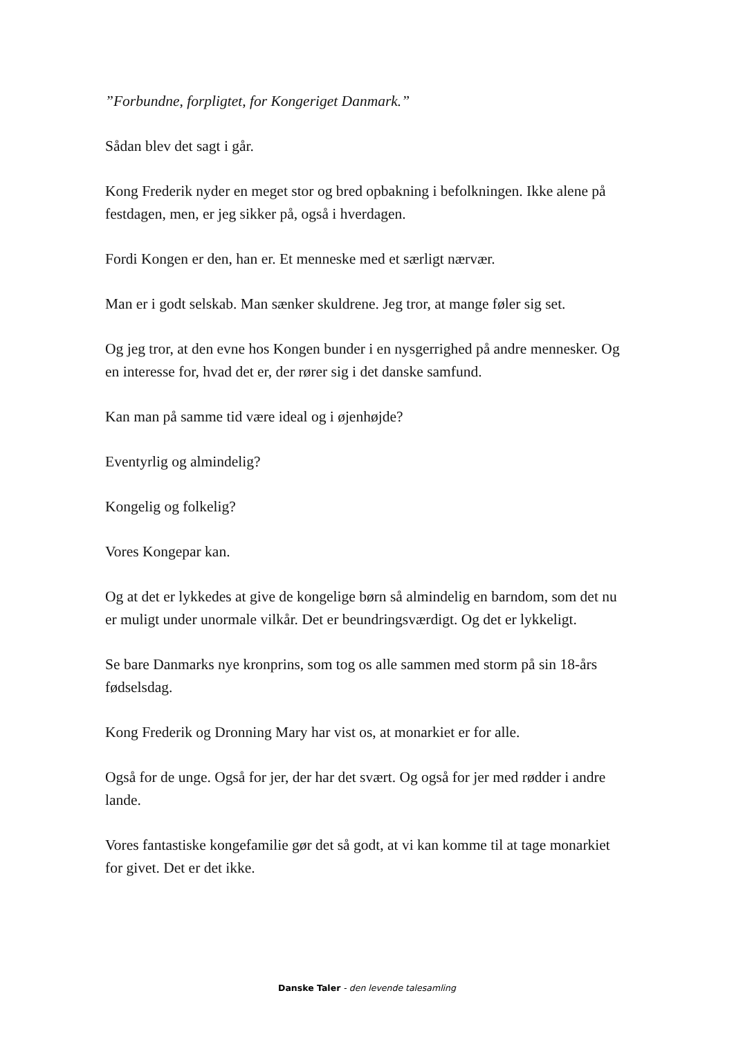”Forbundne, forpligtet, for Kongeriget Danmark.”
Sådan blev det sagt i går.
Kong Frederik nyder en meget stor og bred opbakning i befolkningen. Ikke alene på festdagen, men, er jeg sikker på, også i hverdagen.
Fordi Kongen er den, han er. Et menneske med et særligt nærvær.
Man er i godt selskab. Man sænker skuldrene. Jeg tror, at mange føler sig set.
Og jeg tror, at den evne hos Kongen bunder i en nysgerrighed på andre mennesker. Og en interesse for, hvad det er, der rører sig i det danske samfund.
Kan man på samme tid være ideal og i øjenhøjde?
Eventyrlig og almindelig?
Kongelig og folkelig?
Vores Kongepar kan.
Og at det er lykkedes at give de kongelige børn så almindelig en barndom, som det nu er muligt under unormale vilkår. Det er beundringsværdigt. Og det er lykkeligt.
Se bare Danmarks nye kronprins, som tog os alle sammen med storm på sin 18-års fødselsdag.
Kong Frederik og Dronning Mary har vist os, at monarkiet er for alle.
Også for de unge. Også for jer, der har det svært. Og også for jer med rødder i andre lande.
Vores fantastiske kongefamilie gør det så godt, at vi kan komme til at tage monarkiet for givet. Det er det ikke.
Danske Taler - den levende talesamling